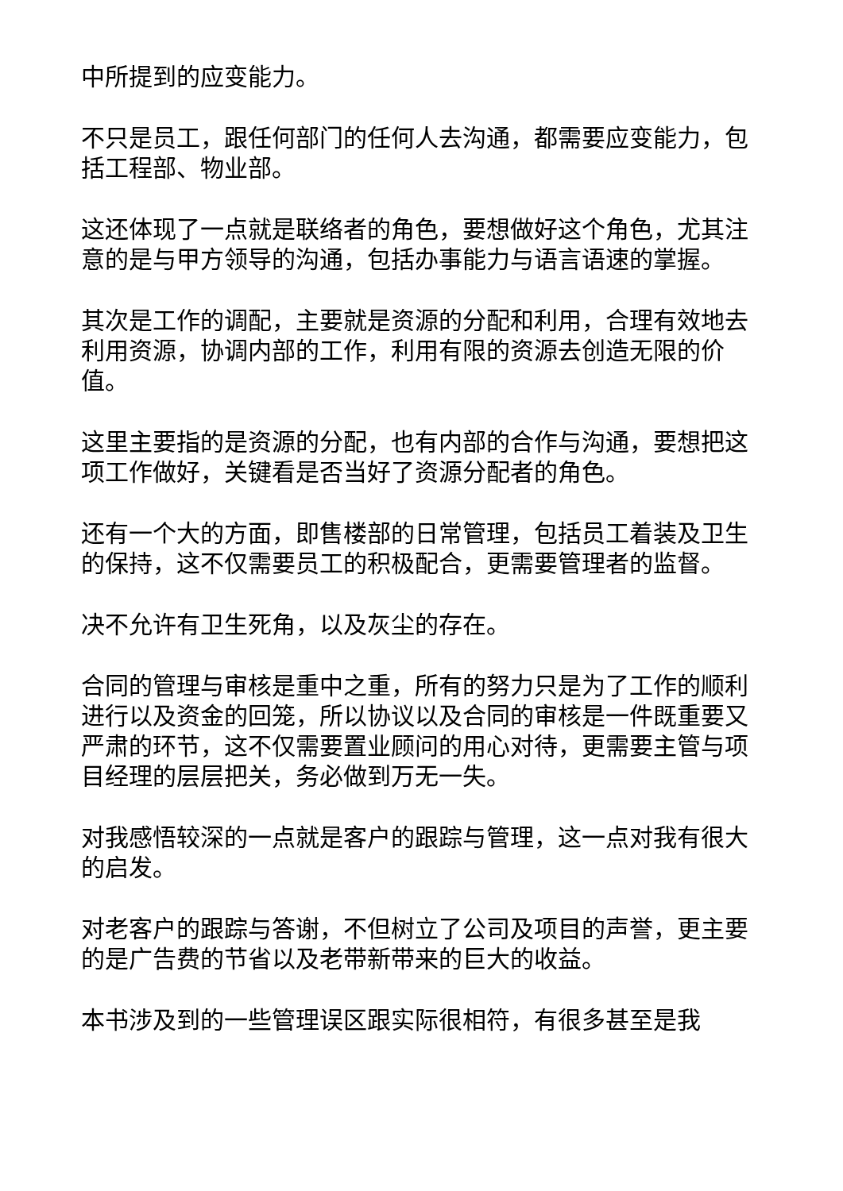中所提到的应变能力。
不只是员工，跟任何部门的任何人去沟通，都需要应变能力，包括工程部、物业部。
这还体现了一点就是联络者的角色，要想做好这个角色，尤其注意的是与甲方领导的沟通，包括办事能力与语言语速的掌握。
其次是工作的调配，主要就是资源的分配和利用，合理有效地去利用资源，协调内部的工作，利用有限的资源去创造无限的价值。
这里主要指的是资源的分配，也有内部的合作与沟通，要想把这项工作做好，关键看是否当好了资源分配者的角色。
还有一个大的方面，即售楼部的日常管理，包括员工着装及卫生的保持，这不仅需要员工的积极配合，更需要管理者的监督。
决不允许有卫生死角，以及灰尘的存在。
合同的管理与审核是重中之重，所有的努力只是为了工作的顺利进行以及资金的回笼，所以协议以及合同的审核是一件既重要又严肃的环节，这不仅需要置业顾问的用心对待，更需要主管与项目经理的层层把关，务必做到万无一失。
对我感悟较深的一点就是客户的跟踪与管理，这一点对我有很大的启发。
对老客户的跟踪与答谢，不但树立了公司及项目的声誉，更主要的是广告费的节省以及老带新带来的巨大的收益。
本书涉及到的一些管理误区跟实际很相符，有很多甚至是我